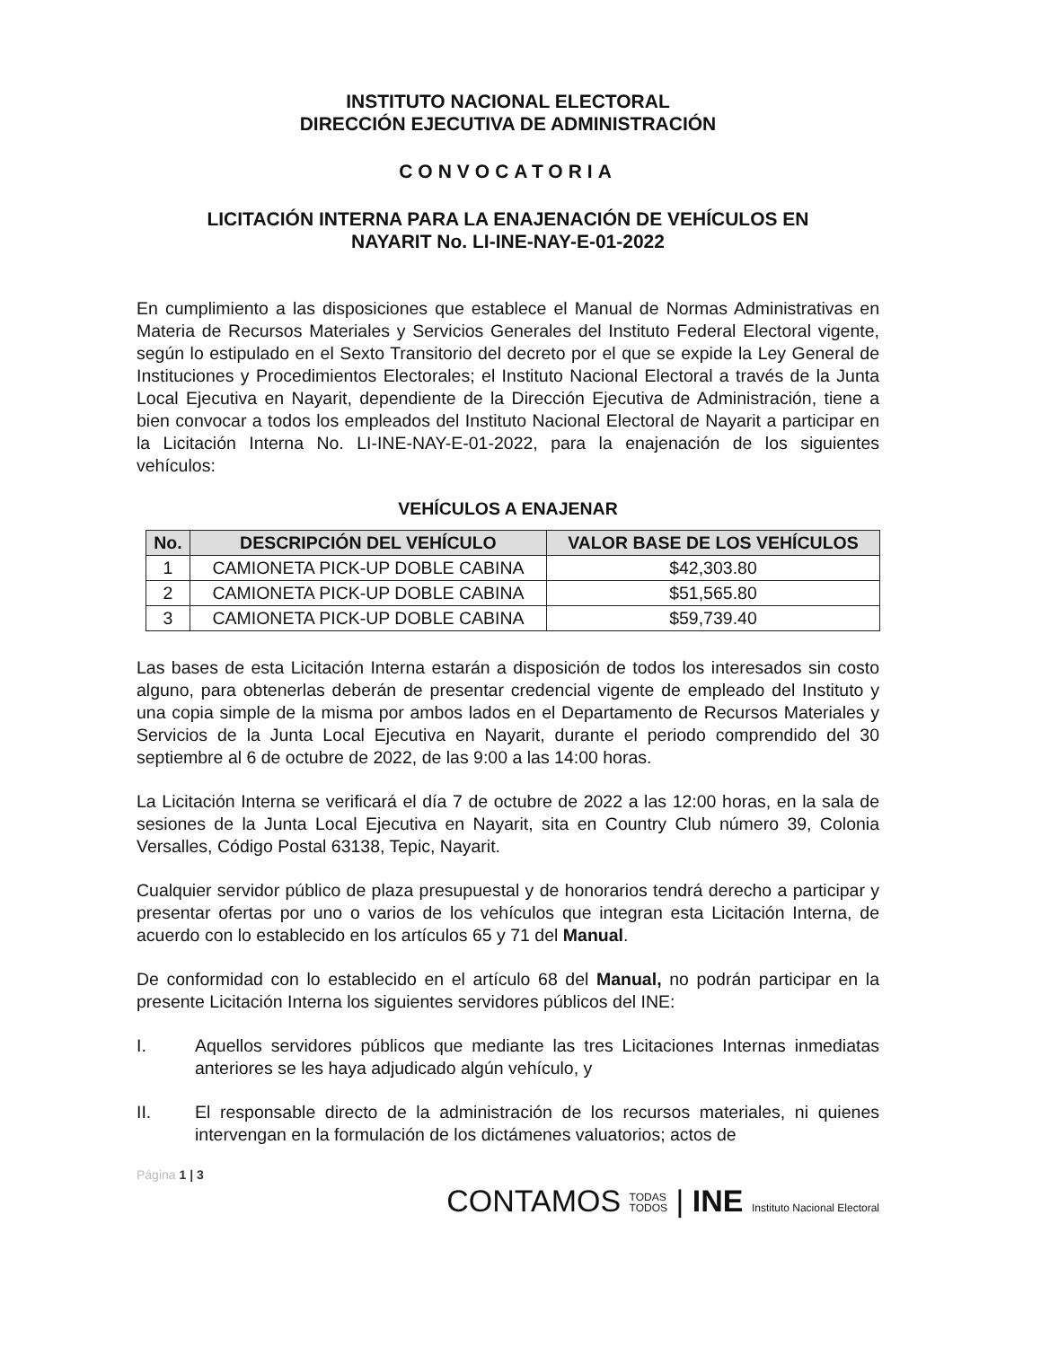INSTITUTO NACIONAL ELECTORAL
DIRECCIÓN EJECUTIVA DE ADMINISTRACIÓN
CONVOCATORIA
LICITACIÓN INTERNA PARA LA ENAJENACIÓN DE VEHÍCULOS EN
NAYARIT No. LI-INE-NAY-E-01-2022
En cumplimiento a las disposiciones que establece el Manual de Normas Administrativas en Materia de Recursos Materiales y Servicios Generales del Instituto Federal Electoral vigente, según lo estipulado en el Sexto Transitorio del decreto por el que se expide la Ley General de Instituciones y Procedimientos Electorales; el Instituto Nacional Electoral a través de la Junta Local Ejecutiva en Nayarit, dependiente de la Dirección Ejecutiva de Administración, tiene a bien convocar a todos los empleados del Instituto Nacional Electoral de Nayarit a participar en la Licitación Interna No. LI-INE-NAY-E-01-2022, para la enajenación de los siguientes vehículos:
VEHÍCULOS A ENAJENAR
| No. | DESCRIPCIÓN DEL VEHÍCULO | VALOR BASE DE LOS VEHÍCULOS |
| --- | --- | --- |
| 1 | CAMIONETA PICK-UP DOBLE CABINA | $42,303.80 |
| 2 | CAMIONETA PICK-UP DOBLE CABINA | $51,565.80 |
| 3 | CAMIONETA PICK-UP DOBLE CABINA | $59,739.40 |
Las bases de esta Licitación Interna estarán a disposición de todos los interesados sin costo alguno, para obtenerlas deberán de presentar credencial vigente de empleado del Instituto y una copia simple de la misma por ambos lados en el Departamento de Recursos Materiales y Servicios de la Junta Local Ejecutiva en Nayarit, durante el periodo comprendido del 30 septiembre al 6 de octubre de 2022, de las 9:00 a las 14:00 horas.
La Licitación Interna se verificará el día 7 de octubre de 2022 a las 12:00 horas, en la sala de sesiones de la Junta Local Ejecutiva en Nayarit, sita en Country Club número 39, Colonia Versalles, Código Postal 63138, Tepic, Nayarit.
Cualquier servidor público de plaza presupuestal y de honorarios tendrá derecho a participar y presentar ofertas por uno o varios de los vehículos que integran esta Licitación Interna, de acuerdo con lo establecido en los artículos 65 y 71 del Manual.
De conformidad con lo establecido en el artículo 68 del Manual, no podrán participar en la presente Licitación Interna los siguientes servidores públicos del INE:
I. Aquellos servidores públicos que mediante las tres Licitaciones Internas inmediatas anteriores se les haya adjudicado algún vehículo, y
II. El responsable directo de la administración de los recursos materiales, ni quienes intervengan en la formulación de los dictámenes valuatorios; actos de
Página 1 | 3
CONTAMOS TODAS
TODOS | INE Instituto Nacional Electoral